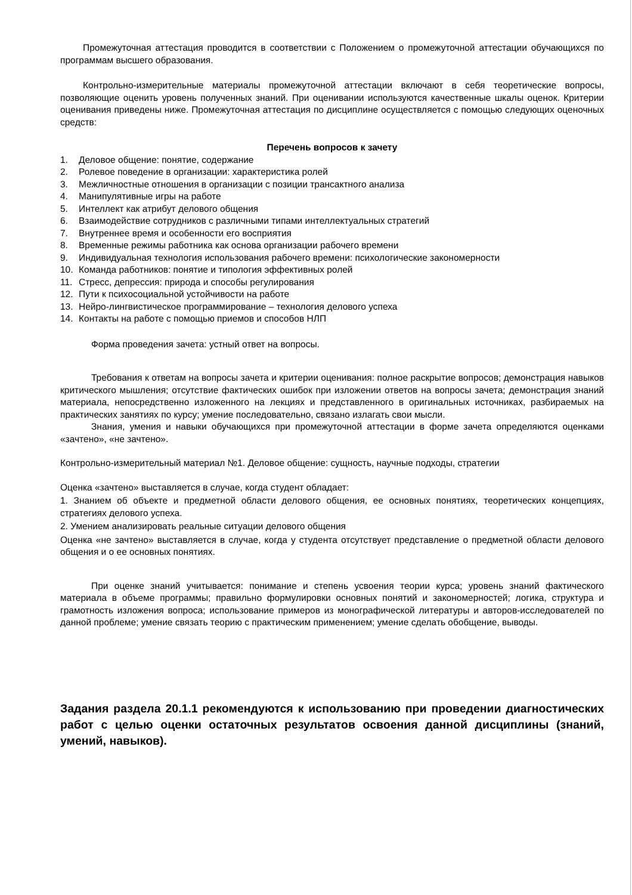Промежуточная аттестация проводится в соответствии с Положением о промежуточной аттестации обучающихся по программам высшего образования.
Контрольно-измерительные материалы промежуточной аттестации включают в себя теоретические вопросы, позволяющие оценить уровень полученных знаний. При оценивании используются качественные шкалы оценок. Критерии оценивания приведены ниже. Промежуточная аттестация по дисциплине осуществляется с помощью следующих оценочных средств:
Перечень вопросов к зачету
1. Деловое общение: понятие, содержание
2. Ролевое поведение в организации: характеристика ролей
3. Межличностные отношения в организации с позиции трансактного анализа
4. Манипулятивные игры на работе
5. Интеллект как атрибут делового общения
6. Взаимодействие сотрудников с различными типами интеллектуальных стратегий
7. Внутреннее время и особенности его восприятия
8. Временные режимы работника как основа организации рабочего времени
9. Индивидуальная технология использования рабочего времени: психологические закономерности
10. Команда работников: понятие и типология эффективных ролей
11. Стресс, депрессия: природа и способы регулирования
12. Пути к психосоциальной устойчивости на работе
13. Нейро-лингвистическое программирование – технология делового успеха
14. Контакты на работе с помощью приемов и способов НЛП
Форма проведения зачета: устный ответ на вопросы.
Требования к ответам на вопросы зачета и критерии оценивания: полное раскрытие вопросов; демонстрация навыков критического мышления; отсутствие фактических ошибок при изложении ответов на вопросы зачета; демонстрация знаний материала, непосредственно изложенного на лекциях и представленного в оригинальных источниках, разбираемых на практических занятиях по курсу; умение последовательно, связано излагать свои мысли.
Знания, умения и навыки обучающихся при промежуточной аттестации в форме зачета определяются оценками «зачтено», «не зачтено».
Контрольно-измерительный материал №1. Деловое общение: сущность, научные подходы, стратегии
Оценка «зачтено» выставляется в случае, когда студент обладает:
1. Знанием об объекте и предметной области делового общения, ее основных понятиях, теоретических концепциях, стратегиях делового успеха.
2. Умением анализировать реальные ситуации делового общения
Оценка «не зачтено» выставляется в случае, когда у студента отсутствует представление о предметной области делового общения и о ее основных понятиях.
При оценке знаний учитывается: понимание и степень усвоения теории курса; уровень знаний фактического материала в объеме программы; правильно формулировки основных понятий и закономерностей; логика, структура и грамотность изложения вопроса; использование примеров из монографической литературы и авторов-исследователей по данной проблеме; умение связать теорию с практическим применением; умение сделать обобщение, выводы.
Задания раздела 20.1.1 рекомендуются к использованию при проведении диагностических работ с целью оценки остаточных результатов освоения данной дисциплины (знаний, умений, навыков).